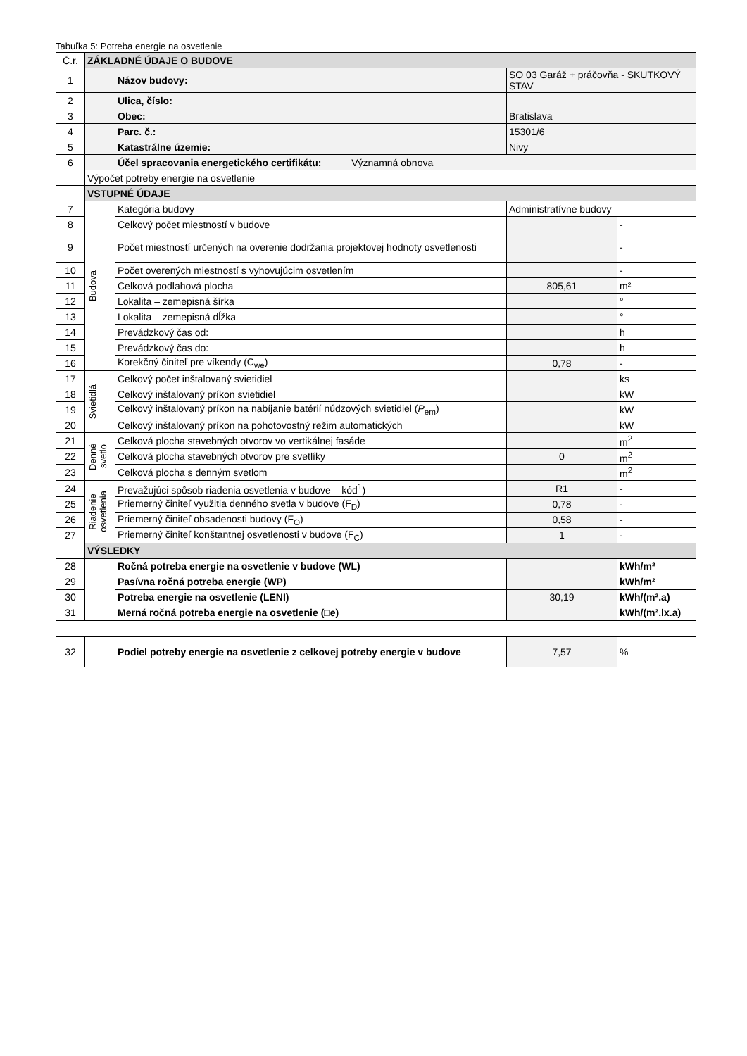Tabuľka 5: Potreba energie na osvetlenie
| Č.r. | ZÁKLADNÉ ÚDAJE O BUDOVE | | | |
| 1 | | Názov budovy: | SO 03 Garáž + práčovňa - SKUTKOVÝ STAV | |
| 2 | | Ulica, číslo: | | |
| 3 | | Obec: | Bratislava | |
| 4 | | Parc. č.: | 15301/6 | |
| 5 | | Katastrálne územie: | Nivy | |
| 6 | | Účel spracovania energetického certifikátu: Významná obnova | | |
| | Výpočet potreby energie na osvetlenie | | | |
| | VSTUPNÉ ÚDAJE | | | |
| 7 | Budova | Kategória budovy | Administratívne budovy | |
| 8 | | Celkový počet miestností v budove | | - |
| 9 | | Počet miestností určených na overenie dodržania projektovej hodnoty osvetlenosti | | - |
| 10 | | Počet overených miestností s vyhovujúcim osvetlením | | - |
| 11 | | Celková podlahová plocha | 805,61 | m² |
| 12 | | Lokalita – zemepisná šírka | | ° |
| 13 | | Lokalita – zemepisná dĺžka | | ° |
| 14 | | Prevádzkový čas od: | | h |
| 15 | | Prevádzkový čas do: | | h |
| 16 | | Korekčný činiteľ pre víkendy (C<sub>we</sub>) | 0,78 | - |
| 17 | Svietidlá | Celkový počet inštalovaný svietidiel | | ks |
| 18 | | Celkový inštalovaný príkon svietidiel | | kW |
| 19 | | Celkový inštalovaný príkon na nabíjanie batérií núdzových svietidiel ( P<sub>em</sub>) | | kW |
| 20 | | Celkový inštalovaný príkon na pohotovostný režim automatických | | kW |
| 21 | Denné svetlo | Celková plocha stavebných otvorov vo vertikálnej fasáde | | m<sup>2</sup> |
| 22 | | Celková plocha stavebných otvorov pre svetlíky | 0 | m<sup>2</sup> |
| 23 | | Celková plocha s denným svetlom | | m<sup>2</sup> |
| 24 | Riadenie osvetlenia | Prevažujúci spôsob riadenia osvetlenia v budove – kód<sup>1</sup>) | R1 | - |
| 25 | | Priemerný činiteľ využitia denného svetla v budove (F<sub>D</sub>) | 0,78 | - |
| 26 | | Priemerný činiteľ obsadenosti budovy (F<sub>O</sub>) | 0,58 | - |
| 27 | | Priemerný činiteľ konštantnej osvetlenosti v budove (F<sub>C</sub>) | 1 | - |
| | VÝSLEDKY | | | |
| 28 | | Ročná potreba energie na osvetlenie v budove (WL) | | kWh/m² |
| 29 | | Pasívna ročná potreba energie (WP) | | kWh/m² |
| 30 | | Potreba energie na osvetlenie (LENI) | 30,19 | kWh/(m².a) |
| 31 | | Merná ročná potreba energie na osvetlenie (□e) | | kWh/(m².lx.a) |
| 32 | | Podiel potreby energie na osvetlenie z celkovej potreby energie v budove | 7,57 | % |